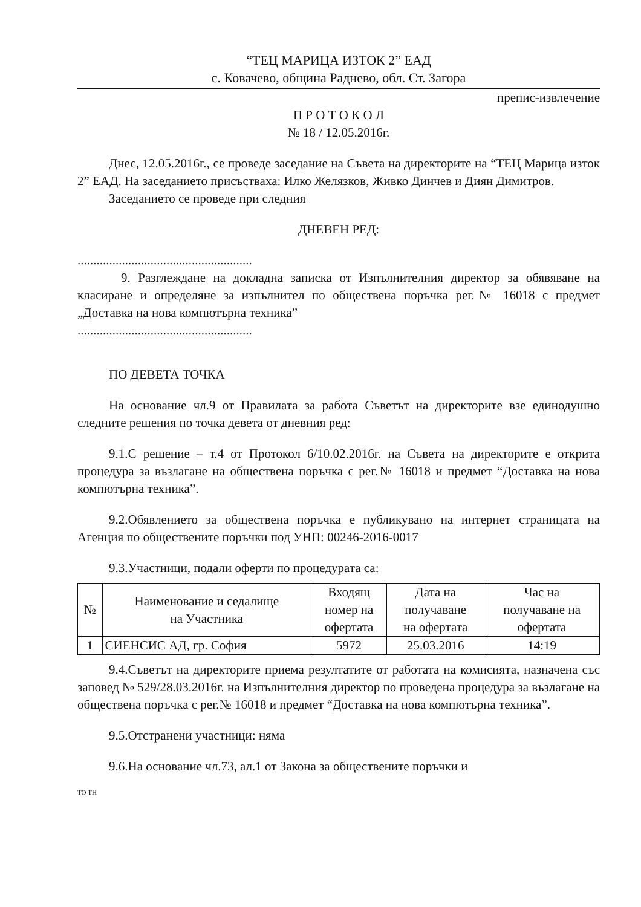“ТЕЦ МАРИЦА ИЗТОК 2” ЕАД
с. Ковачево, община Раднево, обл. Ст. Загора
препис-извлечение
П Р О Т О К О Л
№ 18 / 12.05.2016г.
Днес, 12.05.2016г., се проведе заседание на Съвета на директорите на “ТЕЦ Марица изток 2” ЕАД. На заседанието присъстваха: Илко Желязков, Живко Динчев и Диян Димитров.
Заседанието се проведе при следния
ДНЕВЕН РЕД:
.......................................................
9. Разглеждане на докладна записка от Изпълнителния директор за обявяване на класиране и определяне за изпълнител по обществена поръчка рег.№ 16018 с предмет „Доставка на нова компютърна техника”
.......................................................
ПО ДЕВЕТА ТОЧКА
На основание чл.9 от Правилата за работа Съветът на директорите взе единодушно следните решения по точка девета от дневния ред:
9.1.С решение – т.4 от Протокол 6/10.02.2016г. на Съвета на директорите е открита процедура за възлагане на обществена поръчка с рег.№ 16018 и предмет “Доставка на нова компютърна техника”.
9.2.Обявлението за обществена поръчка е публикувано на интернет страницата на Агенция по обществените поръчки под УНП: 00246-2016-0017
9.3.Участници, подали оферти по процедурата са:
| № | Наименование и седалище на Участника | Входящ номер на офертата | Дата на получаване на офертата | Час на получаване на офертата |
| --- | --- | --- | --- | --- |
| 1 | СИЕНСИС АД, гр. София | 5972 | 25.03.2016 | 14:19 |
9.4.Съветът на директорите приема резултатите от работата на комисията, назначена със заповед № 529/28.03.2016г. на Изпълнителния директор по проведена процедура за възлагане на обществена поръчка с рег.№ 16018 и предмет “Доставка на нова компютърна техника”.
9.5.Отстранени участници: няма
9.6.На основание чл.73, ал.1 от Закона за обществените поръчки и
ТО ТН